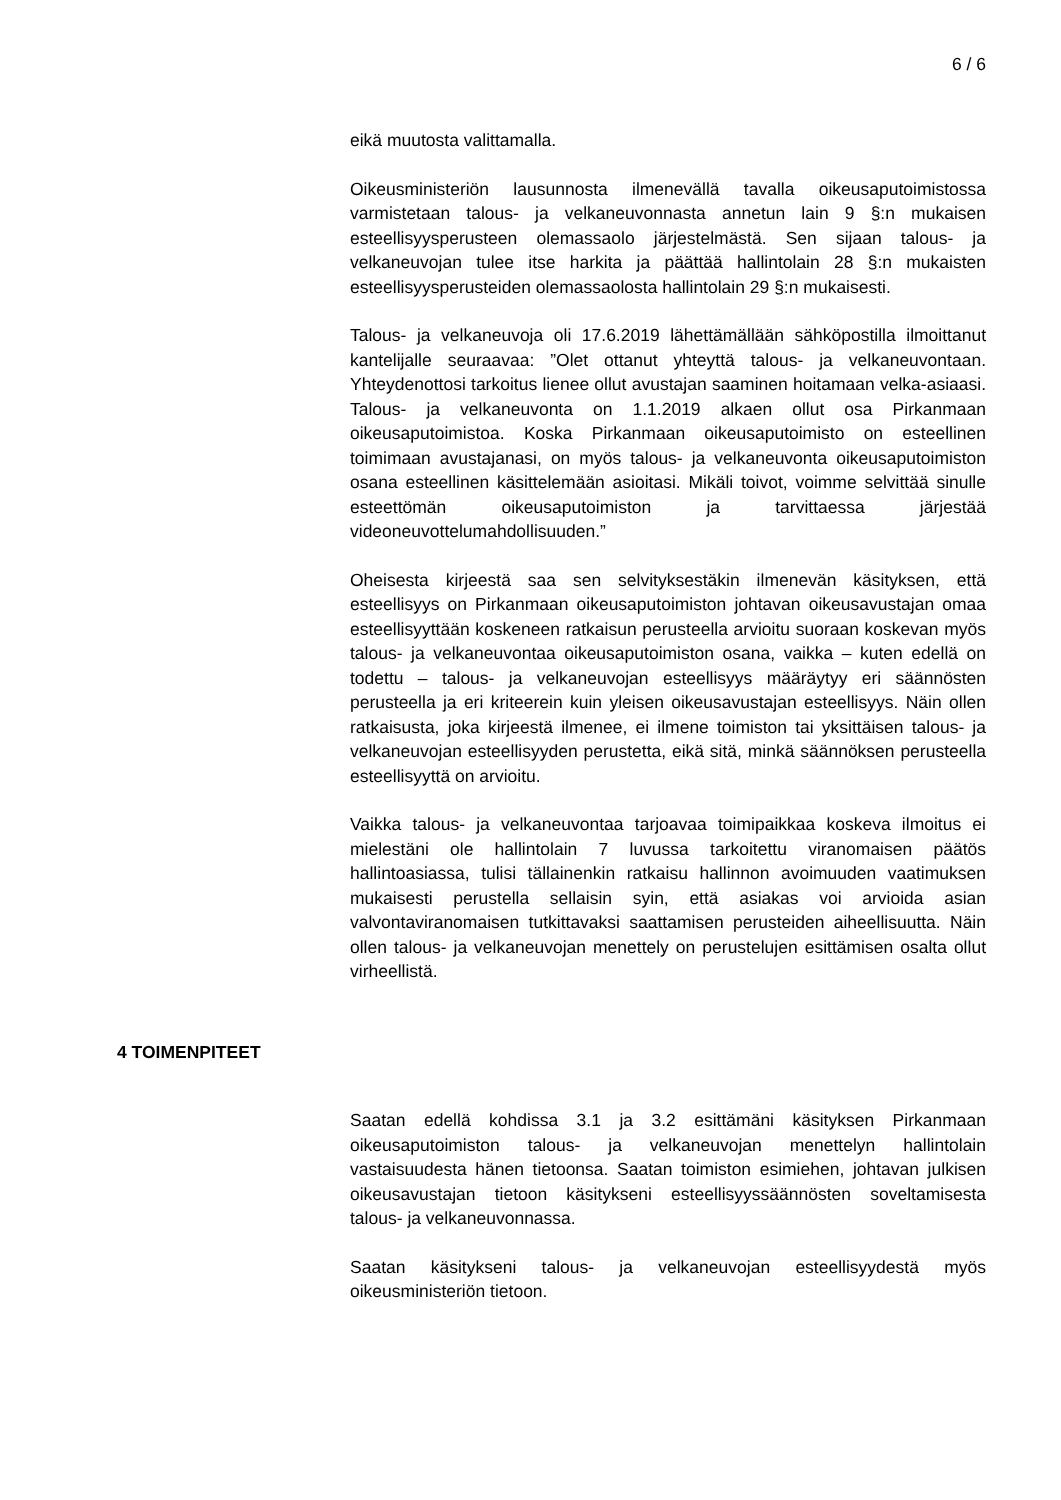6 / 6
eikä muutosta valittamalla.
Oikeusministeriön lausunnosta ilmenevällä tavalla oikeusaputoimistossa varmistetaan talous- ja velkaneuvonnasta annetun lain 9 §:n mukaisen esteellisyysperusteen olemassaolo järjestelmästä. Sen sijaan talous- ja velkaneuvojan tulee itse harkita ja päättää hallintolain 28 §:n mukaisten esteellisyysperusteiden olemassaolosta hallintolain 29 §:n mukaisesti.
Talous- ja velkaneuvoja oli 17.6.2019 lähettämällään sähköpostilla ilmoittanut kantelijalle seuraavaa: ”Olet ottanut yhteyttä talous- ja velkaneuvontaan. Yhteydenottosi tarkoitus lienee ollut avustajan saaminen hoitamaan velka-asiaasi. Talous- ja velkaneuvonta on 1.1.2019 alkaen ollut osa Pirkanmaan oikeusaputoimistoa. Koska Pirkanmaan oikeusaputoimisto on esteellinen toimimaan avustajanasi, on myös talous- ja velkaneuvonta oikeusaputoimiston osana esteellinen käsittelemään asioitasi. Mikäli toivot, voimme selvittää sinulle esteettömän oikeusaputoimiston ja tarvittaessa järjestää videoneuvottelumahdollisuuden.”
Oheisesta kirjeestä saa sen selvityksestäkin ilmenevän käsityksen, että esteellisyys on Pirkanmaan oikeusaputoimiston johtavan oikeusavustajan omaa esteellisyyttään koskeneen ratkaisun perusteella arvioitu suoraan koskevan myös talous- ja velkaneuvontaa oikeusaputoimiston osana, vaikka – kuten edellä on todettu – talous- ja velkaneuvojan esteellisyys määräytyy eri säännösten perusteella ja eri kriteerein kuin yleisen oikeusavustajan esteellisyys. Näin ollen ratkaisusta, joka kirjeestä ilmenee, ei ilmene toimiston tai yksittäisen talous- ja velkaneuvojan esteellisyyden perustetta, eikä sitä, minkä säännöksen perusteella esteellisyyttä on arvioitu.
Vaikka talous- ja velkaneuvontaa tarjoavaa toimipaikkaa koskeva ilmoitus ei mielestäni ole hallintolain 7 luvussa tarkoitettu viranomaisen päätös hallintoasiassa, tulisi tällainenkin ratkaisu hallinnon avoimuuden vaatimuksen mukaisesti perustella sellaisin syin, että asiakas voi arvioida asian valvontaviranomaisen tutkittavaksi saattamisen perusteiden aiheellisuutta. Näin ollen talous- ja velkaneuvojan menettely on perustelujen esittämisen osalta ollut virheellistä.
4 TOIMENPITEET
Saatan edellä kohdissa 3.1 ja 3.2 esittämäni käsityksen Pirkanmaan oikeusaputoimiston talous- ja velkaneuvojan menettelyn hallintolain vastaisuudesta hänen tietoonsa. Saatan toimiston esimiehen, johtavan julkisen oikeusavustajan tietoon käsitykseni esteellisyyssäännösten soveltamisesta talous- ja velkaneuvonnassa.
Saatan käsitykseni talous- ja velkaneuvojan esteellisyydestä myös oikeusministeriön tietoon.